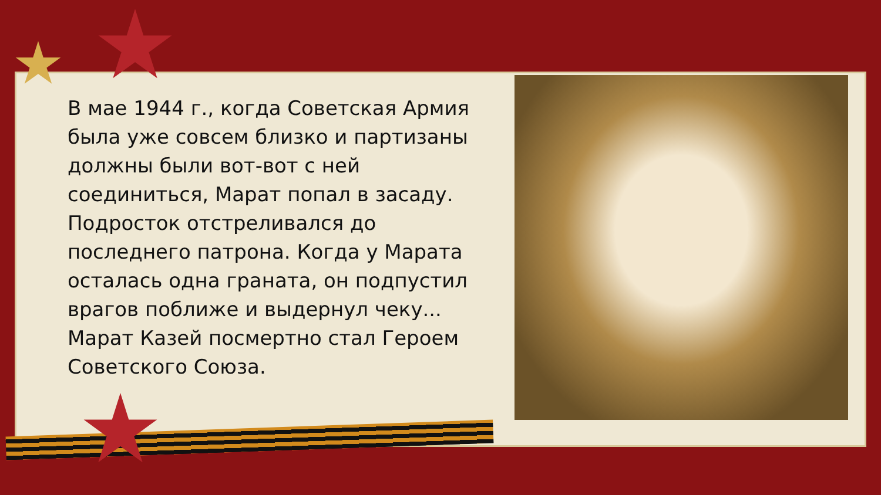В мае 1944 г., когда Советская Армия была уже совсем близко и партизаны должны были вот-вот с ней соединиться, Марат попал в засаду. Подросток отстреливался до последнего патрона. Когда у Марата осталась одна граната, он подпустил врагов поближе и выдернул чеку... Марат Казей посмертно стал Героем Советского Союза.